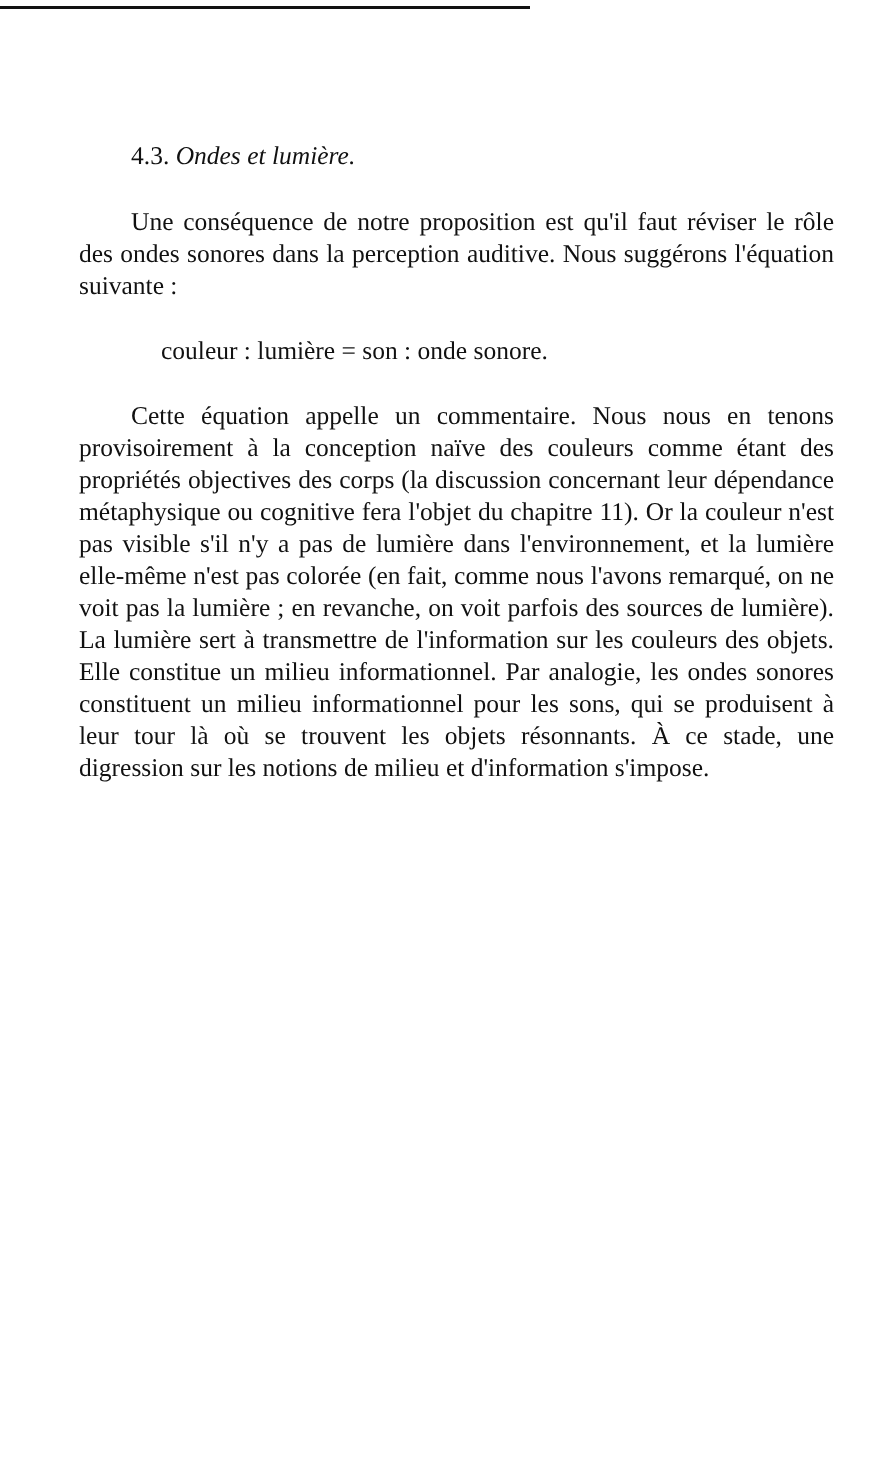4.3. Ondes et lumière.
Une conséquence de notre proposition est qu'il faut réviser le rôle des ondes sonores dans la perception auditive. Nous suggérons l'équation suivante :
couleur : lumière = son : onde sonore.
Cette équation appelle un commentaire. Nous nous en tenons provisoirement à la conception naïve des couleurs comme étant des propriétés objectives des corps (la discussion concernant leur dépendance métaphysique ou cognitive fera l'objet du chapitre 11). Or la couleur n'est pas visible s'il n'y a pas de lumière dans l'environnement, et la lumière elle-même n'est pas colorée (en fait, comme nous l'avons remarqué, on ne voit pas la lumière ; en revanche, on voit parfois des sources de lumière). La lumière sert à transmettre de l'information sur les couleurs des objets. Elle constitue un milieu information­nel. Par analogie, les ondes sonores constituent un milieu informationnel pour les sons, qui se produisent à leur tour là où se trouvent les objets résonnants. À ce stade, une digression sur les notions de milieu et d'information s'impose.